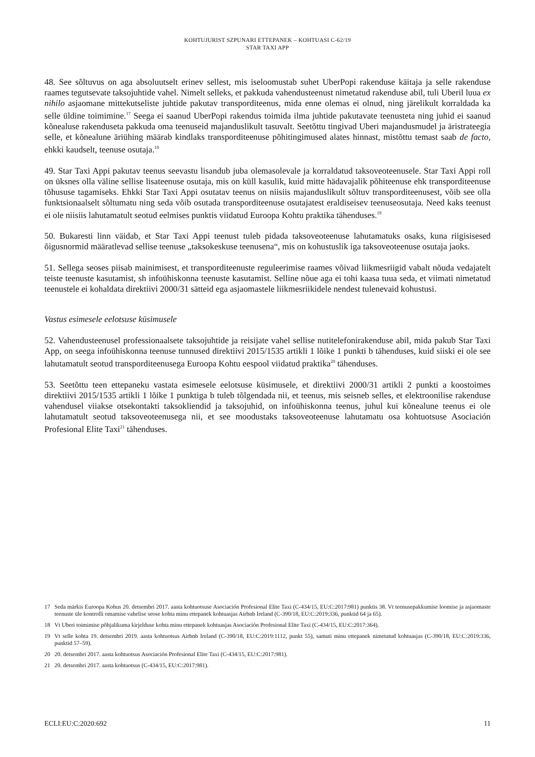KOHTUJURIST SZPUNARI ETTEPANEK – KOHTUASI C-62/19
STAR TAXI APP
48. See sõltuvus on aga absoluutselt erinev sellest, mis iseloomustab suhet UberPopi rakenduse käitaja ja selle rakenduse raames tegutsevate taksojuhtide vahel. Nimelt selleks, et pakkuda vahendusteenust nimetatud rakenduse abil, tuli Uberil luua ex nihilo asjaomane mittekutseliste juhtide pakutav transporditeenus, mida enne olemas ei olnud, ning järelikult korraldada ka selle üldine toimimine.<sup>17</sup> Seega ei saanud UberPopi rakendus toimida ilma juhtide pakutavate teenusteta ning juhid ei saanud kõnealuse rakenduseta pakkuda oma teenuseid majanduslikult tasuvalt. Seetõttu tingivad Uberi majandusmudel ja äristrateegia selle, et kõnealune äriühing määrab kindlaks transporditeenuse põhitingimused alates hinnast, mistõttu temast saab de facto, ehkki kaudselt, teenuse osutaja.<sup>18</sup>
49. Star Taxi Appi pakutav teenus seevastu lisandub juba olemasolevale ja korraldatud taksoveoteenusele. Star Taxi Appi roll on üksnes olla väline sellise lisateenuse osutaja, mis on küll kasulik, kuid mitte hädavajalik põhiteenuse ehk transporditeenuse tõhususe tagamiseks. Ehkki Star Taxi Appi osutatav teenus on niisiis majanduslikult sõltuv transporditeenusest, võib see olla funktsionaalselt sõltumatu ning seda võib osutada transporditeenuse osutajatest eraldiseisev teenuseosutaja. Need kaks teenust ei ole niisiis lahutamatult seotud eelmises punktis viidatud Euroopa Kohtu praktika tähenduses.<sup>19</sup>
50. Bukaresti linn väidab, et Star Taxi Appi teenust tuleb pidada taksoveoteenuse lahutamatuks osaks, kuna riigisisesed õigusnormid määratlevad sellise teenuse „taksokeskuse teenusena“, mis on kohustuslik iga taksoveoteenuse osutaja jaoks.
51. Sellega seoses piisab mainimisest, et transporditeenuste reguleerimise raames võivad liikmesriigid vabalt nõuda vedajatelt teiste teenuste kasutamist, sh infoühiskonna teenuste kasutamist. Selline nõue aga ei tohi kaasa tuua seda, et viimati nimetatud teenustele ei kohaldata direktiivi 2000/31 sätteid ega asjaomastele liikmesriikidele nendest tulenevaid kohustusi.
Vastus esimesele eelotsuse küsimusele
52. Vahendusteenusel professionaalsete taksojuhtide ja reisijate vahel sellise nutitelefonirakenduse abil, mida pakub Star Taxi App, on seega infoühiskonna teenuse tunnused direktiivi 2015/1535 artikli 1 lõike 1 punkti b tähenduses, kuid siiski ei ole see lahutamatult seotud transporditeenusega Euroopa Kohtu eespool viidatud praktika<sup>20</sup> tähenduses.
53. Seetõttu teen ettepaneku vastata esimesele eelotsuse küsimusele, et direktiivi 2000/31 artikli 2 punkti a koostoimes direktiivi 2015/1535 artikli 1 lõike 1 punktiga b tuleb tõlgendada nii, et teenus, mis seisneb selles, et elektroonilise rakenduse vahendusel viiakse otsekontakti taksokliendid ja taksojuhid, on infoühiskonna teenus, juhul kui kõnealune teenus ei ole lahutamatult seotud taksoveoteenusega nii, et see moodustaks taksoveoteenuse lahutamatu osa kohtuotsuse Asociación Profesional Elite Taxi<sup>21</sup> tähenduses.
17 Seda märkis Euroopa Kohus 20. detsembri 2017. aasta kohtuotsuse Asociación Profesional Elite Taxi (C-434/15, EU:C:2017:981) punktis 38. Vt teenusepakkumise loomise ja asjaomaste teenuste üle kontrolli omamise vahelise seose kohta minu ettepanek kohtuasjas Airbnb Ireland (C-390/18, EU:C:2019:336, punktid 64 ja 65).
18 Vt Uberi toimimise põhjalikuma kirjelduse kohta minu ettepanek kohtuasjas Asociación Profesional Elite Taxi (C-434/15, EU:C:2017:364).
19 Vt selle kohta 19. detsembri 2019. aasta kohtuotsus Airbnb Ireland (C-390/18, EU:C:2019:1112, punkt 55), samuti minu ettepanek nimetatud kohtuasjas (C-390/18, EU:C:2019:336, punktid 57–59).
20 20. detsembri 2017. aasta kohtuotsus Asociación Profesional Elite Taxi (C-434/15, EU:C:2017:981).
21 20. detsembri 2017. aasta kohtuotsus (C-434/15, EU:C:2017:981).
ECLI:EU:C:2020:692 11